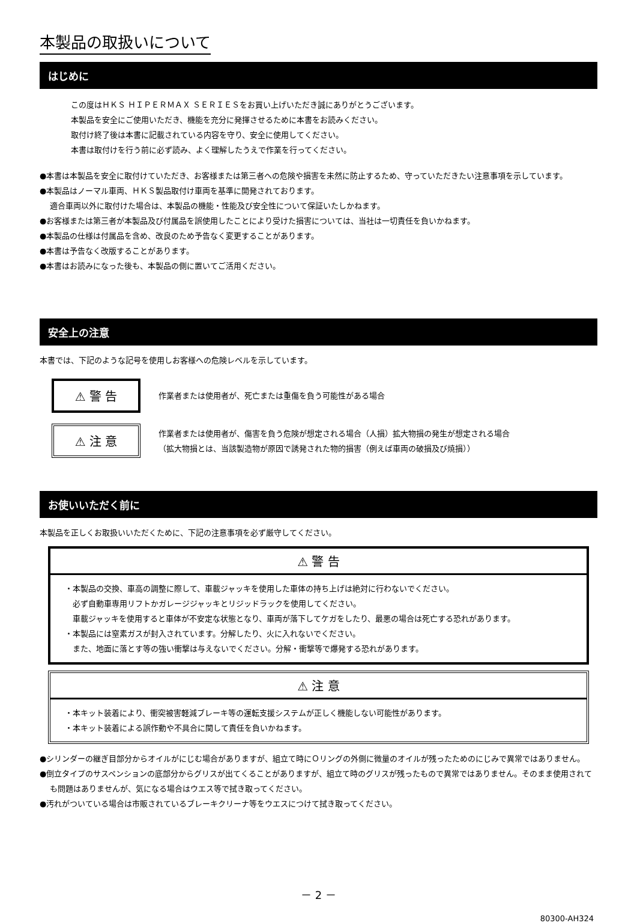本製品の取扱いについて
はじめに
この度はＨＫＳ ＨＩＰＥＲＭＡＸ ＳＥＲＩＥＳをお買い上げいただき誠にありがとうございます。
本製品を安全にご使用いただき、機能を充分に発揮させるために本書をお読みください。
取付け終了後は本書に記載されている内容を守り、安全に使用してください。
本書は取付けを行う前に必ず読み、よく理解したうえで作業を行ってください。
●本書は本製品を安全に取付けていただき、お客様または第三者への危険や損害を未然に防止するため、守っていただきたい注意事項を示しています。
●本製品はノーマル車両、ＨＫＳ製品取付け車両を基準に開発されております。
適合車両以外に取付けた場合は、本製品の機能・性能及び安全性について保証いたしかねます。
●お客様または第三者が本製品及び付属品を誤使用したことにより受けた損害については、当社は一切責任を負いかねます。
●本製品の仕様は付属品を含め、改良のため予告なく変更することがあります。
●本書は予告なく改版することがあります。
●本書はお読みになった後も、本製品の側に置いてご活用ください。
安全上の注意
本書では、下記のような記号を使用しお客様への危険レベルを示しています。
⚠ 警 告
作業者または使用者が、死亡または重傷を負う可能性がある場合
⚠ 注 意
作業者または使用者が、傷害を負う危険が想定される場合（人損）拡大物損の発生が想定される場合
（拡大物損とは、当該製造物が原因で誘発された物的損害（例えば車両の破損及び焼損））
お使いいただく前に
本製品を正しくお取扱いいただくために、下記の注意事項を必ず厳守してください。
⚠ 警 告
・本製品の交換、車高の調整に際して、車載ジャッキを使用した車体の持ち上げは絶対に行わないでください。
　必ず自動車専用リフトかガレージジャッキとリジッドラックを使用してください。
　車載ジャッキを使用すると車体が不安定な状態となり、車両が落下してケガをしたり、最悪の場合は死亡する恐れがあります。
・本製品には窒素ガスが封入されています。分解したり、火に入れないでください。
　また、地面に落とす等の強い衝撃は与えないでください。分解・衝撃等で爆発する恐れがあります。
⚠ 注 意
・本キット装着により、衝突被害軽減ブレーキ等の運転支援システムが正しく機能しない可能性があります。
・本キット装着による誤作動や不具合に関して責任を負いかねます。
●シリンダーの継ぎ目部分からオイルがにじむ場合がありますが、組立て時にＯリングの外側に微量のオイルが残ったためのにじみで異常ではありません。
●倒立タイプのサスペンションの底部分からグリスが出てくることがありますが、組立て時のグリスが残ったもので異常ではありません。そのまま使用されても問題はありませんが、気になる場合はウエス等で拭き取ってください。
●汚れがついている場合は市販されているブレーキクリーナ等をウエスにつけて拭き取ってください。
－ 2 －
80300-AH324